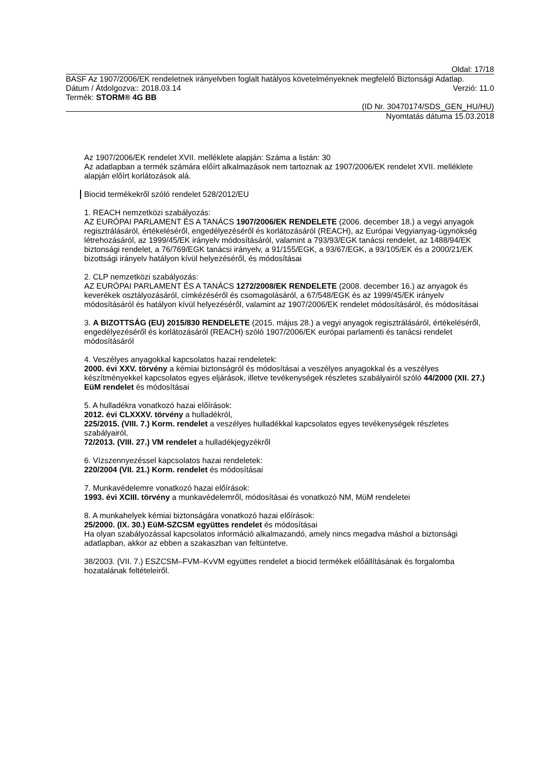Oldal: 17/18
BASF Az 1907/2006/EK rendeletnek irányelvben foglalt hatályos követelményeknek megfelelő Biztonsági Adatlap.
Dátum / Átdolgozva:: 2018.03.14 Verzió: 11.0
Termék: STORM® 4G BB
(ID Nr. 30470174/SDS_GEN_HU/HU)
Nyomtatás dátuma 15.03.2018
Az 1907/2006/EK rendelet XVII. melléklete alapján: Száma a listán: 30
Az adatlapban a termék számára előírt alkalmazások nem tartoznak az 1907/2006/EK rendelet XVII. melléklete alapján előírt korlátozások alá.
Biocid termékekről szóló rendelet 528/2012/EU
1. REACH nemzetközi szabályozás:
AZ EURÓPAI PARLAMENT ÉS A TANÁCS 1907/2006/EK RENDELETE (2006. december 18.) a vegyi anyagok regisztrálásáról, értékeléséről, engedélyezéséről és korlátozásáról (REACH), az Európai Vegyianyag-ügynökség létrehozásáról, az 1999/45/EK irányelv módosításáról, valamint a 793/93/EGK tanácsi rendelet, az 1488/94/EK biztonsági rendelet, a 76/769/EGK tanácsi irányelv, a 91/155/EGK, a 93/67/EGK, a 93/105/EK és a 2000/21/EK bizottsági irányelv hatályon kívül helyezéséről, és módosításai
2. CLP nemzetközi szabályozás:
AZ EURÓPAI PARLAMENT ÉS A TANÁCS 1272/2008/EK RENDELETE (2008. december 16.) az anyagok és keverékek osztályozásáról, címkézéséről és csomagolásáról, a 67/548/EGK és az 1999/45/EK irányelv módosításáról és hatályon kívül helyezéséről, valamint az 1907/2006/EK rendelet módosításáról, és módosításai
3. A BIZOTTSÁG (EU) 2015/830 RENDELETE (2015. május 28.) a vegyi anyagok regisztrálásáról, értékeléséről, engedélyezéséről és korlátozásáról (REACH) szóló 1907/2006/EK európai parlamenti és tanácsi rendelet módosításáról
4. Veszélyes anyagokkal kapcsolatos hazai rendeletek:
2000. évi XXV. törvény a kémiai biztonságról és módosításai a veszélyes anyagokkal és a veszélyes készítményekkel kapcsolatos egyes eljárások, illetve tevékenységek részletes szabályairól szóló 44/2000 (XII. 27.) EüM rendelet és módosításai
5. A hulladékra vonatkozó hazai előírások:
2012. évi CLXXXV. törvény a hulladékról,
225/2015. (VIII. 7.) Korm. rendelet a veszélyes hulladékkal kapcsolatos egyes tevékenységek részletes szabályairól,
72/2013. (VIII. 27.) VM rendelet a hulladékjegyzékről
6. Vízszennyezéssel kapcsolatos hazai rendeletek:
220/2004 (VII. 21.) Korm. rendelet és módosításai
7. Munkavédelemre vonatkozó hazai előírások:
1993. évi XCIII. törvény a munkavédelemről, módosításai és vonatkozó NM, MüM rendeletei
8. A munkahelyek kémiai biztonságára vonatkozó hazai előírások:
25/2000. (IX. 30.) EüM-SZCSM együttes rendelet és módosításai
Ha olyan szabályozással kapcsolatos információ alkalmazandó, amely nincs megadva máshol a biztonsági adatlapban, akkor az ebben a szakaszban van feltüntetve.
38/2003. (VII. 7.) ESZCSM–FVM–KvVM együttes rendelet a biocid termékek előállításának és forgalomba hozatalának feltételeiről.